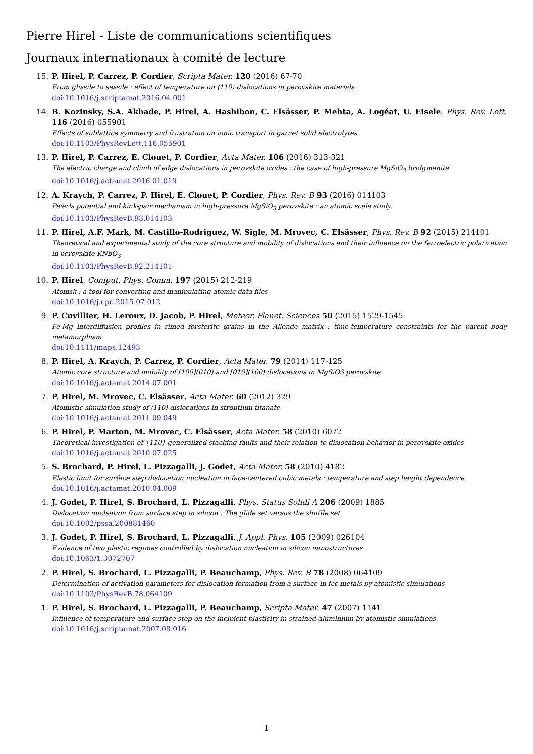Pierre Hirel - Liste de communications scientifiques
Journaux internationaux à comité de lecture
15. P. Hirel, P. Carrez, P. Cordier, Scripta Mater. 120 (2016) 67-70
From glissile to sessile : effect of temperature on ⟨110⟩ dislocations in perovskite materials
doi:10.1016/j.scriptamat.2016.04.001
14. B. Kozinsky, S.A. Akhade, P. Hirel, A. Hashibon, C. Elsässer, P. Mehta, A. Logéat, U. Eisele, Phys. Rev. Lett. 116 (2016) 055901
Effects of sublattice symmetry and frustration on ionic transport in garnet solid electrolytes
doi:10.1103/PhysRevLett.116.055901
13. P. Hirel, P. Carrez, E. Clouet, P. Cordier, Acta Mater. 106 (2016) 313-321
The electric charge and climb of edge dislocations in perovskite oxides : the case of high-pressure MgSiO<sub>3</sub> bridgmanite
doi:10.1016/j.actamat.2016.01.019
12. A. Kraych, P. Carrez, P. Hirel, E. Clouet, P. Cordier, Phys. Rev. B 93 (2016) 014103
Peierls potential and kink-pair mechanism in high-pressure MgSiO<sub>3</sub> perovskite : an atomic scale study
doi:10.1103/PhysRevB.93.014103
11. P. Hirel, A.F. Mark, M. Castillo-Rodriguez, W. Sigle, M. Mrovec, C. Elsässer, Phys. Rev. B 92 (2015) 214101
Theoretical and experimental study of the core structure and mobility of dislocations and their influence on the ferroelectric polarization in perovskite KNbO<sub>3</sub>
doi:10.1103/PhysRevB.92.214101
10. P. Hirel, Comput. Phys. Comm. 197 (2015) 212-219
Atomsk : a tool for converting and manipulating atomic data files
doi:10.1016/j.cpc.2015.07.012
9. P. Cuvillier, H. Leroux, D. Jacob, P. Hirel, Meteor. Planet. Sciences 50 (2015) 1529-1545
Fe-Mg interdiffusion profiles in rimed forsterite grains in the Allende matrix : time-temperature constraints for the parent body metamorphism
doi:10.1111/maps.12493
8. P. Hirel, A. Kraych, P. Carrez, P. Cordier, Acta Mater. 79 (2014) 117-125
Atomic core structure and mobility of [100](010) and [010](100) dislocations in MgSiO3 perovskite
doi:10.1016/j.actamat.2014.07.001
7. P. Hirel, M. Mrovec, C. Elsässer, Acta Mater. 60 (2012) 329
Atomistic simulation study of ⟨110⟩ dislocations in strontium titanate
doi:10.1016/j.actamat.2011.09.049
6. P. Hirel, P. Marton, M. Mrovec, C. Elsässer, Acta Mater. 58 (2010) 6072
Theoretical investigation of {110} generalized stacking faults and their relation to dislocation behavior in perovskite oxides
doi:10.1016/j.actamat.2010.07.025
5. S. Brochard, P. Hirel, L. Pizzagalli, J. Godet, Acta Mater. 58 (2010) 4182
Elastic limit for surface step dislocation nucleation in face-centered cubic metals : temperature and step height dependence
doi:10.1016/j.actamat.2010.04.009
4. J. Godet, P. Hirel, S. Brochard, L. Pizzagalli, Phys. Status Solidi A 206 (2009) 1885
Dislocation nucleation from surface step in silicon : The glide set versus the shuffle set
doi:10.1002/pssa.200881460
3. J. Godet, P. Hirel, S. Brochard, L. Pizzagalli, J. Appl. Phys. 105 (2009) 026104
Evidence of two plastic regimes controlled by dislocation nucleation in silicon nanostructures
doi:10.1063/1.3072707
2. P. Hirel, S. Brochard, L. Pizzagalli, P. Beauchamp, Phys. Rev. B 78 (2008) 064109
Determination of activation parameters for dislocation formation from a surface in fcc metals by atomistic simulations
doi:10.1103/PhysRevB.78.064109
1. P. Hirel, S. Brochard, L. Pizzagalli, P. Beauchamp, Scripta Mater. 47 (2007) 1141
Influence of temperature and surface step on the incipient plasticity in strained aluminium by atomistic simulations
doi:10.1016/j.scriptamat.2007.08.016
1